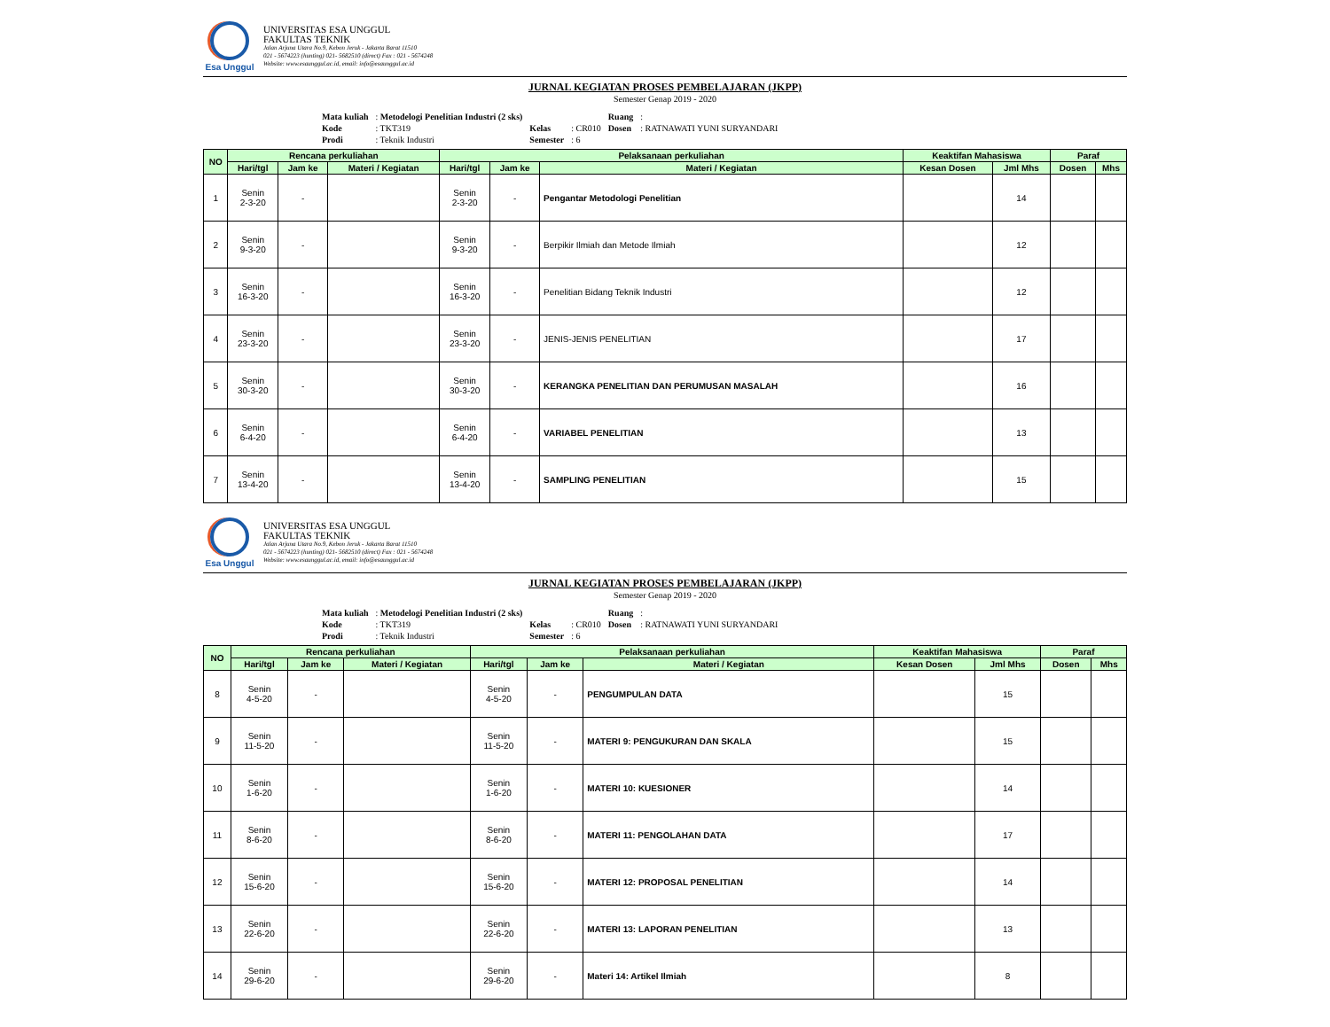Esa Unggul
UNIVERSITAS ESA UNGGUL
FAKULTAS TEKNIK
Jalan Arjuna Utara No.9, Kebon Jeruk - Jakarta Barat 11510
021 - 5674223 (hunting) 021- 5682510 (direct) Fax : 021 - 5674248
Website: www.esaunggul.ac.id, email: info@esaunggul.ac.id
JURNAL KEGIATAN PROSES PEMBELAJARAN (JKPP)
Semester Genap 2019 - 2020
| Mata kuliah | : Metodelogi Penelitian Industri (2 sks) | | | Ruang | : |
| Kode | : TKT319 | Kelas | : CR010 | Dosen | : RATNAWATI YUNI SURYANDARI |
| Prodi | : Teknik Industri | Semester | : 6 | | |
| NO | Rencana perkuliahan | | | Pelaksanaan perkuliahan | | | Keaktifan Mahasiswa | | Paraf | |
| --- | --- | --- | --- | --- | --- | --- | --- | --- | --- | --- |
| | Hari/tgl | Jam ke | Materi / Kegiatan | Hari/tgl | Jam ke | Materi / Kegiatan | Kesan Dosen | Jml Mhs | Dosen | Mhs |
| 1 | Senin 2-3-20 | - | | Senin 2-3-20 | - | Pengantar Metodologi Penelitian | | 14 | | |
| 2 | Senin 9-3-20 | - | | Senin 9-3-20 | - | Berpikir Ilmiah dan Metode Ilmiah | | 12 | | |
| 3 | Senin 16-3-20 | - | | Senin 16-3-20 | - | Penelitian Bidang Teknik Industri | | 12 | | |
| 4 | Senin 23-3-20 | - | | Senin 23-3-20 | - | JENIS-JENIS PENELITIAN | | 17 | | |
| 5 | Senin 30-3-20 | - | | Senin 30-3-20 | - | KERANGKA PENELITIAN DAN PERUMUSAN MASALAH | | 16 | | |
| 6 | Senin 6-4-20 | - | | Senin 6-4-20 | - | VARIABEL PENELITIAN | | 13 | | |
| 7 | Senin 13-4-20 | - | | Senin 13-4-20 | - | SAMPLING PENELITIAN | | 15 | | |
Esa Unggul
UNIVERSITAS ESA UNGGUL
FAKULTAS TEKNIK
Jalan Arjuna Utara No.9, Kebon Jeruk - Jakarta Barat 11510
021 - 5674223 (hunting) 021- 5682510 (direct) Fax : 021 - 5674248
Website: www.esaunggul.ac.id, email: info@esaunggul.ac.id
JURNAL KEGIATAN PROSES PEMBELAJARAN (JKPP)
Semester Genap 2019 - 2020
| Mata kuliah | : Metodelogi Penelitian Industri (2 sks) | | | Ruang | : |
| Kode | : TKT319 | Kelas | : CR010 | Dosen | : RATNAWATI YUNI SURYANDARI |
| Prodi | : Teknik Industri | Semester | : 6 | | |
| NO | Rencana perkuliahan | | | Pelaksanaan perkuliahan | | | Keaktifan Mahasiswa | | Paraf | |
| --- | --- | --- | --- | --- | --- | --- | --- | --- | --- | --- |
| | Hari/tgl | Jam ke | Materi / Kegiatan | Hari/tgl | Jam ke | Materi / Kegiatan | Kesan Dosen | Jml Mhs | Dosen | Mhs |
| 8 | Senin 4-5-20 | - | | Senin 4-5-20 | - | PENGUMPULAN DATA | | 15 | | |
| 9 | Senin 11-5-20 | - | | Senin 11-5-20 | - | MATERI 9: PENGUKURAN DAN SKALA | | 15 | | |
| 10 | Senin 1-6-20 | - | | Senin 1-6-20 | - | MATERI 10: KUESIONER | | 14 | | |
| 11 | Senin 8-6-20 | - | | Senin 8-6-20 | - | MATERI 11: PENGOLAHAN DATA | | 17 | | |
| 12 | Senin 15-6-20 | - | | Senin 15-6-20 | - | MATERI 12: PROPOSAL PENELITIAN | | 14 | | |
| 13 | Senin 22-6-20 | - | | Senin 22-6-20 | - | MATERI 13: LAPORAN PENELITIAN | | 13 | | |
| 14 | Senin 29-6-20 | - | | Senin 29-6-20 | - | Materi 14: Artikel Ilmiah | | 8 | | |